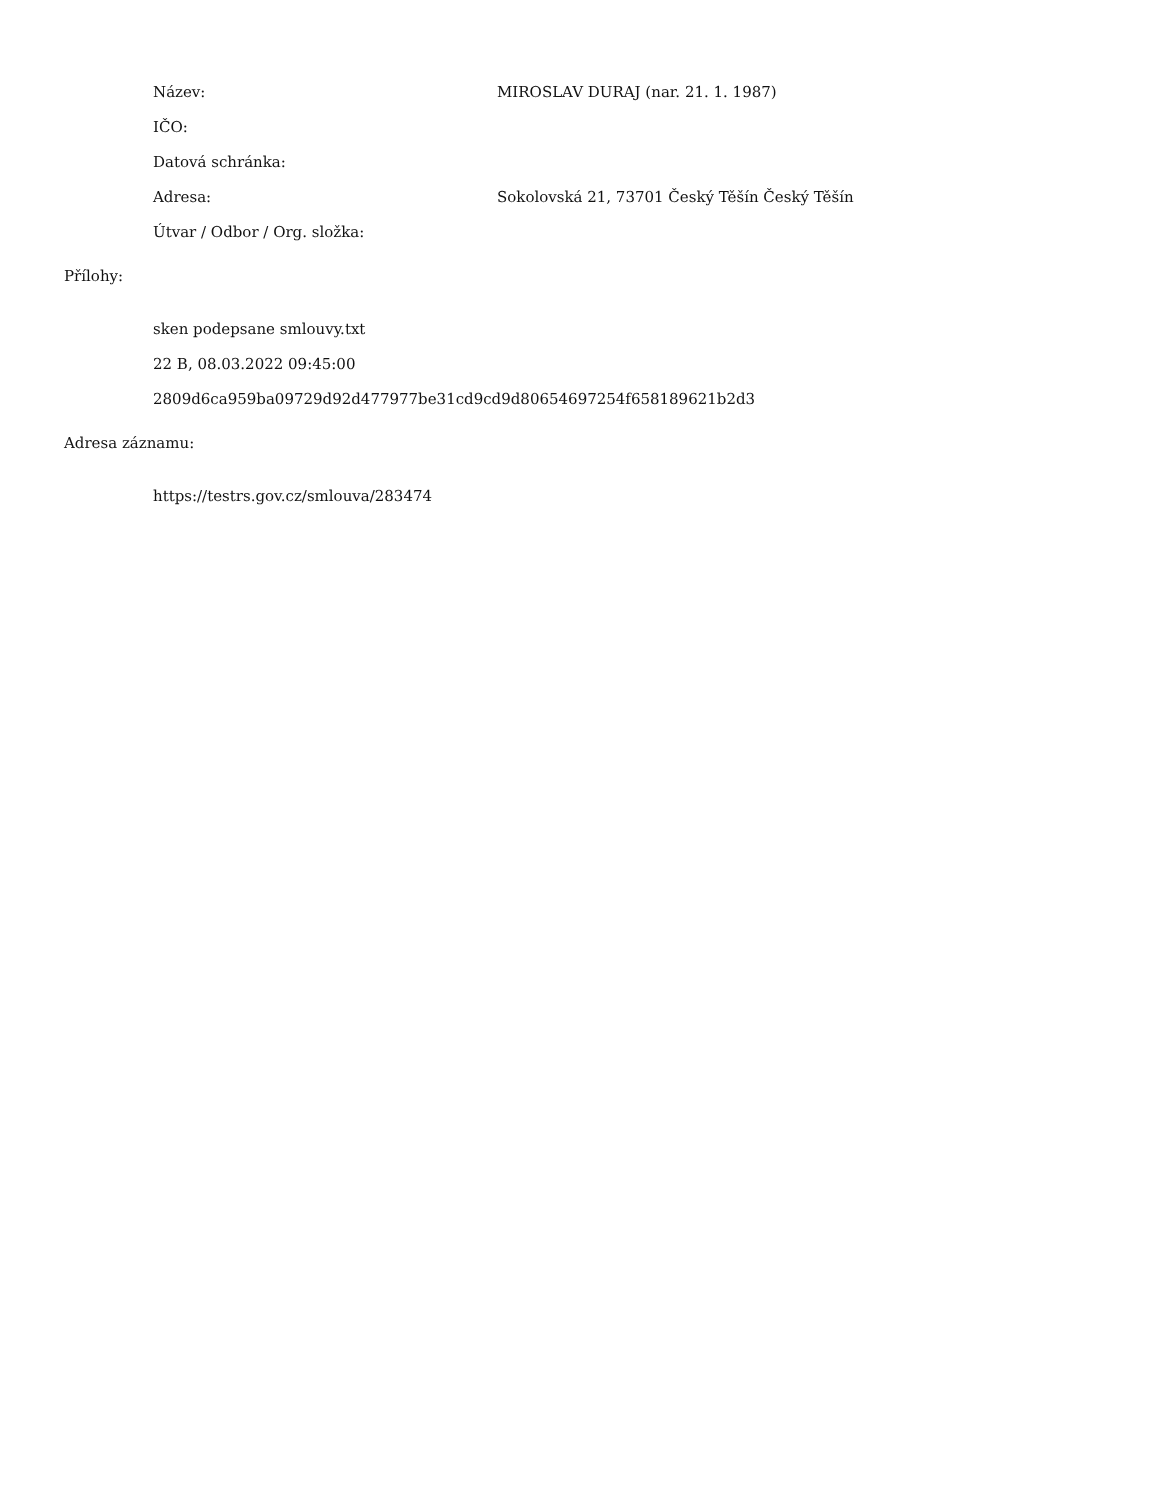Název:
MIROSLAV DURAJ (nar. 21. 1. 1987)
IČO:
Datová schránka:
Adresa:
Sokolovská 21, 73701 Český Těšín Český Těšín
Útvar / Odbor / Org. složka:
Přílohy:
sken podepsane smlouvy.txt
22 B, 08.03.2022 09:45:00
2809d6ca959ba09729d92d477977be31cd9cd9d80654697254f658189621b2d3
Adresa záznamu:
https://testrs.gov.cz/smlouva/283474